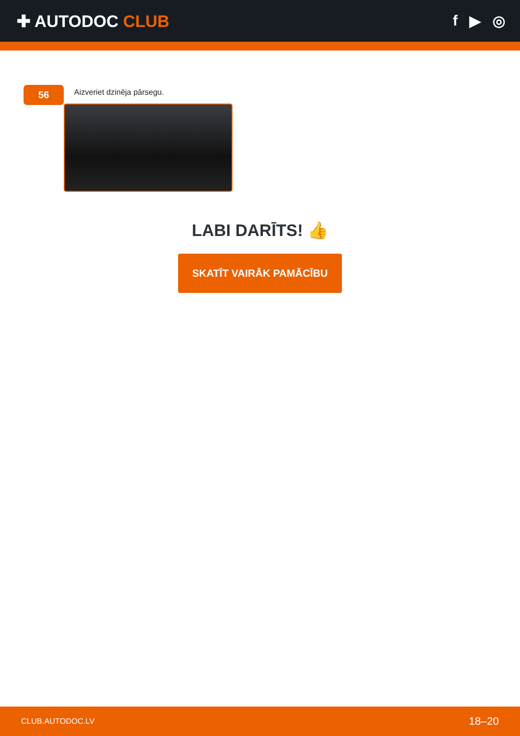✚ AUTODOC CLUB f ▶ ◎
56
Aizveriet dzinēja pārsegu.
LABI DARĪTS! 👍
SKATĪT VAIRĀK PAMĀCĪBU
CLUB.AUTODOC.LV 18–20